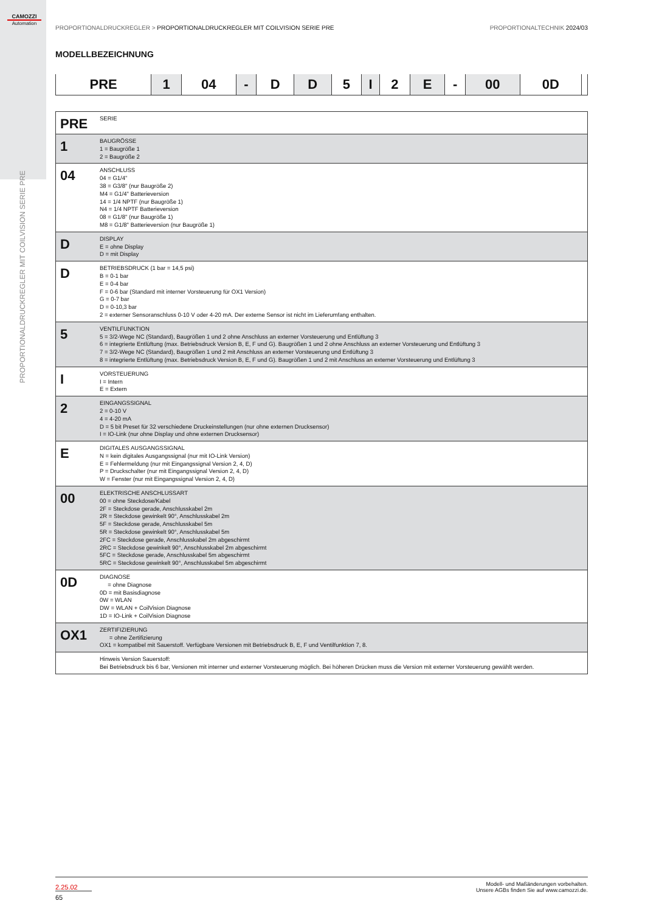CAMOZZI
Automation
PROPORTIONALDRUCKREGLER MIT COILVISION SERIE PRE
PROPORTIONALDRUCKREGLER > PROPORTIONALDRUCKREGLER MIT COILVISION SERIE PRE PROPORTIONALTECHNIK 2024/03
MODELLBEZEICHNUNG
| PRE | 1 | 04 | - | D | D | 5 | I | 2 | E | - | 00 | 0D | |
| PRE | SERIE |
| 1 | BAUGRÖSSE 1 = Baugröße 1 2 = Baugröße 2 |
| 04 | ANSCHLUSS 04 = G1/4" 38 = G3/8" (nur Baugröße 2) M4 = G1/4" Batterieversion 14 = 1/4 NPTF (nur Baugröße 1) N4 = 1/4 NPTF Batterieversion 08 = G1/8" (nur Baugröße 1) M8 = G1/8" Batterieversion (nur Baugröße 1) |
| D | DISPLAY E = ohne Display D = mit Display |
| D | BETRIEBSDRUCK (1 bar = 14,5 psi) B = 0-1 bar E = 0-4 bar F = 0-6 bar (Standard mit interner Vorsteuerung für OX1 Version) G = 0-7 bar D = 0-10,3 bar 2 = externer Sensoranschluss 0-10 V oder 4-20 mA. Der externe Sensor ist nicht im Lieferumfang enthalten. |
| 5 | VENTILFUNKTION 5 = 3/2-Wege NC (Standard), Baugrößen 1 und 2 ohne Anschluss an externer Vorsteuerung und Entlüftung 3 6 = integrierte Entlüftung (max. Betriebsdruck Version B, E, F und G). Baugrößen 1 und 2 ohne Anschluss an externer Vorsteuerung und Entlüftung 3 7 = 3/2-Wege NC (Standard), Baugrößen 1 und 2 mit Anschluss an externer Vorsteuerung und Entlüftung 3 8 = integrierte Entlüftung (max. Betriebsdruck Version B, E, F und G). Baugrößen 1 und 2 mit Anschluss an externer Vorsteuerung und Entlüftung 3 |
| I | VORSTEUERUNG I = Intern E = Extern |
| 2 | EINGANGSSIGNAL 2 = 0-10 V 4 = 4-20 mA D = 5 bit Preset für 32 verschiedene Druckeinstellungen (nur ohne externen Drucksensor) I = IO-Link (nur ohne Display und ohne externen Drucksensor) |
| E | DIGITALES AUSGANGSSIGNAL N = kein digitales Ausgangssignal (nur mit IO-Link Version) E = Fehlermeldung (nur mit Eingangssignal Version 2, 4, D) P = Druckschalter (nur mit Eingangssignal Version 2, 4, D) W = Fenster (nur mit Eingangssignal Version 2, 4, D) |
| 00 | ELEKTRISCHE ANSCHLUSSART 00 = ohne Steckdose/Kabel 2F = Steckdose gerade, Anschlusskabel 2m 2R = Steckdose gewinkelt 90°, Anschlusskabel 2m 5F = Steckdose gerade, Anschlusskabel 5m 5R = Steckdose gewinkelt 90°, Anschlusskabel 5m 2FC = Steckdose gerade, Anschlusskabel 2m abgeschirmt 2RC = Steckdose gewinkelt 90°, Anschlusskabel 2m abgeschirmt 5FC = Steckdose gerade, Anschlusskabel 5m abgeschirmt 5RC = Steckdose gewinkelt 90°, Anschlusskabel 5m abgeschirmt |
| 0D | DIAGNOSE = ohne Diagnose 0D = mit Basisdiagnose 0W = WLAN DW = WLAN + CoilVision Diagnose 1D = IO-Link + CoilVision Diagnose |
| OX1 | ZERTIFIZIERUNG = ohne Zertifizierung OX1 = kompatibel mit Sauerstoff. Verfügbare Versionen mit Betriebsdruck B, E, F und Ventilfunktion 7, 8. |
| | Hinweis Version Sauerstoff: Bei Betriebsdruck bis 6 bar, Versionen mit interner und externer Vorsteuerung möglich. Bei höheren Drücken muss die Version mit externer Vorsteuerung gewählt werden. |
2.25.02
65
Modell- und Maßänderungen vorbehalten.
Unsere AGBs finden Sie auf www.camozzi.de.